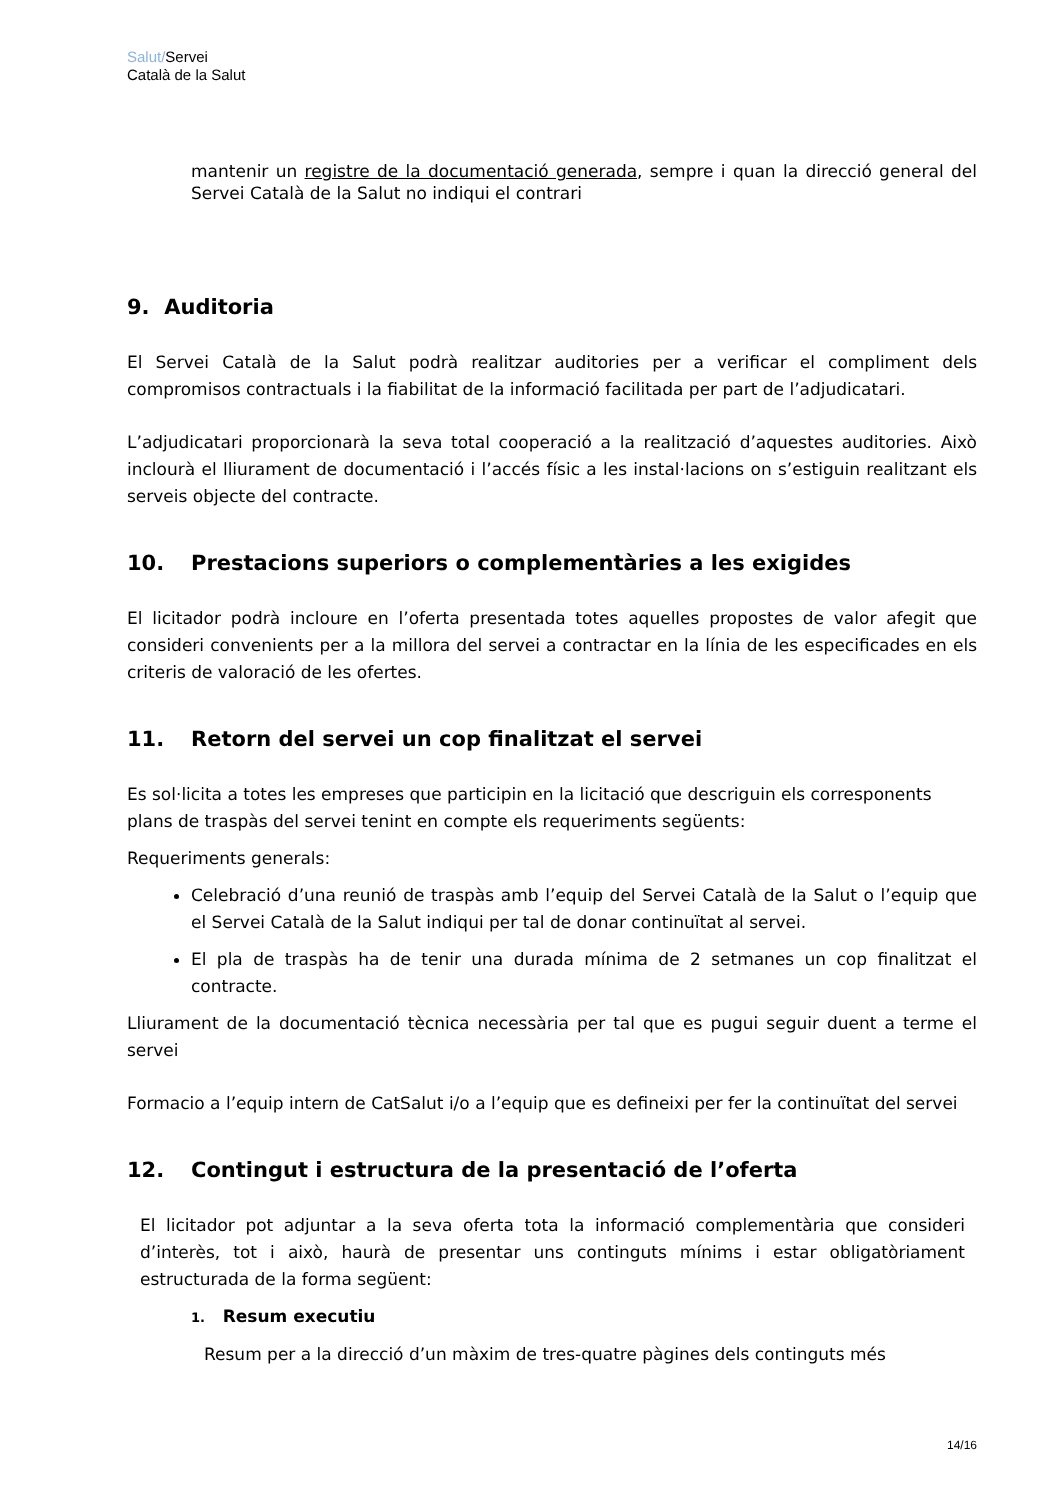Salut/Servei
Català de la Salut
mantenir un registre de la documentació generada, sempre i quan la direcció general del Servei Català de la Salut no indiqui el contrari
9. Auditoria
El Servei Català de la Salut podrà realitzar auditories per a verificar el compliment dels compromisos contractuals i la fiabilitat de la informació facilitada per part de l’adjudicatari.
L’adjudicatari proporcionarà la seva total cooperació a la realització d’aquestes auditories. Això inclourà el lliurament de documentació i l’accés físic a les instal·lacions on s’estiguin realitzant els serveis objecte del contracte.
10. Prestacions superiors o complementàries a les exigides
El licitador podrà incloure en l’oferta presentada totes aquelles propostes de valor afegit que consideri convenients per a la millora del servei a contractar en la línia de les especificades en els criteris de valoració de les ofertes.
11. Retorn del servei un cop finalitzat el servei
Es sol·licita a totes les empreses que participin en la licitació que descriguin els corresponents plans de traspàs del servei tenint en compte els requeriments següents:
Requeriments generals:
Celebració d’una reunió de traspàs amb l’equip del Servei Català de la Salut o l’equip que el Servei Català de la Salut indiqui per tal de donar continuïtat al servei.
El pla de traspàs ha de tenir una durada mínima de 2 setmanes un cop finalitzat el contracte.
Lliurament de la documentació tècnica necessària per tal que es pugui seguir duent a terme el servei
Formacio a l’equip intern de CatSalut i/o a l’equip que es defineixi per fer la continuïtat del servei
12. Contingut i estructura de la presentació de l’oferta
El licitador pot adjuntar a la seva oferta tota la informació complementària que consideri d’interès, tot i això, haurà de presentar uns continguts mínims i estar obligatòriament estructurada de la forma següent:
1. Resum executiu
Resum per a la direcció d’un màxim de tres-quatre pàgines dels continguts més
14/16